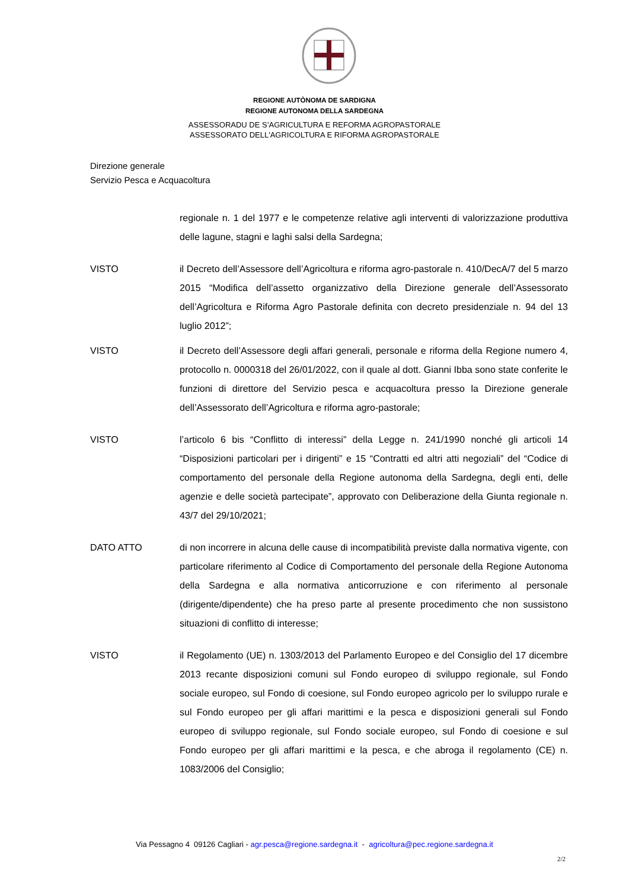REGIONE AUTÒNOMA DE SARDIGNA
REGIONE AUTONOMA DELLA SARDEGNA
ASSESSORADU DE S’AGRICULTURA E REFORMA AGROPASTORALE
ASSESSORATO DELL'AGRICOLTURA E RIFORMA AGROPASTORALE
Direzione generale
Servizio Pesca e Acquacoltura
regionale n. 1 del 1977 e le competenze relative agli interventi di valorizzazione produttiva delle lagune, stagni e laghi salsi della Sardegna;
VISTO il Decreto dell’Assessore dell’Agricoltura e riforma agro-pastorale n. 410/DecA/7 del 5 marzo 2015 “Modifica dell’assetto organizzativo della Direzione generale dell’Assessorato dell’Agricoltura e Riforma Agro Pastorale definita con decreto presidenziale n. 94 del 13 luglio 2012”;
VISTO il Decreto dell’Assessore degli affari generali, personale e riforma della Regione numero 4, protocollo n. 0000318 del 26/01/2022, con il quale al dott. Gianni Ibba sono state conferite le funzioni di direttore del Servizio pesca e acquacoltura presso la Direzione generale dell’Assessorato dell’Agricoltura e riforma agro-pastorale;
VISTO l’articolo 6 bis “Conflitto di interessi” della Legge n. 241/1990 nonché gli articoli 14 “Disposizioni particolari per i dirigenti” e 15 “Contratti ed altri atti negoziali” del “Codice di comportamento del personale della Regione autonoma della Sardegna, degli enti, delle agenzie e delle società partecipate”, approvato con Deliberazione della Giunta regionale n. 43/7 del 29/10/2021;
DATO ATTO di non incorrere in alcuna delle cause di incompatibilità previste dalla normativa vigente, con particolare riferimento al Codice di Comportamento del personale della Regione Autonoma della Sardegna e alla normativa anticorruzione e con riferimento al personale (dirigente/dipendente) che ha preso parte al presente procedimento che non sussistono situazioni di conflitto di interesse;
VISTO il Regolamento (UE) n. 1303/2013 del Parlamento Europeo e del Consiglio del 17 dicembre 2013 recante disposizioni comuni sul Fondo europeo di sviluppo regionale, sul Fondo sociale europeo, sul Fondo di coesione, sul Fondo europeo agricolo per lo sviluppo rurale e sul Fondo europeo per gli affari marittimi e la pesca e disposizioni generali sul Fondo europeo di sviluppo regionale, sul Fondo sociale europeo, sul Fondo di coesione e sul Fondo europeo per gli affari marittimi e la pesca, e che abroga il regolamento (CE) n. 1083/2006 del Consiglio;
Via Pessagno 4 09126 Cagliari - agr.pesca@regione.sardegna.it - agricoltura@pec.regione.sardegna.it
2/2